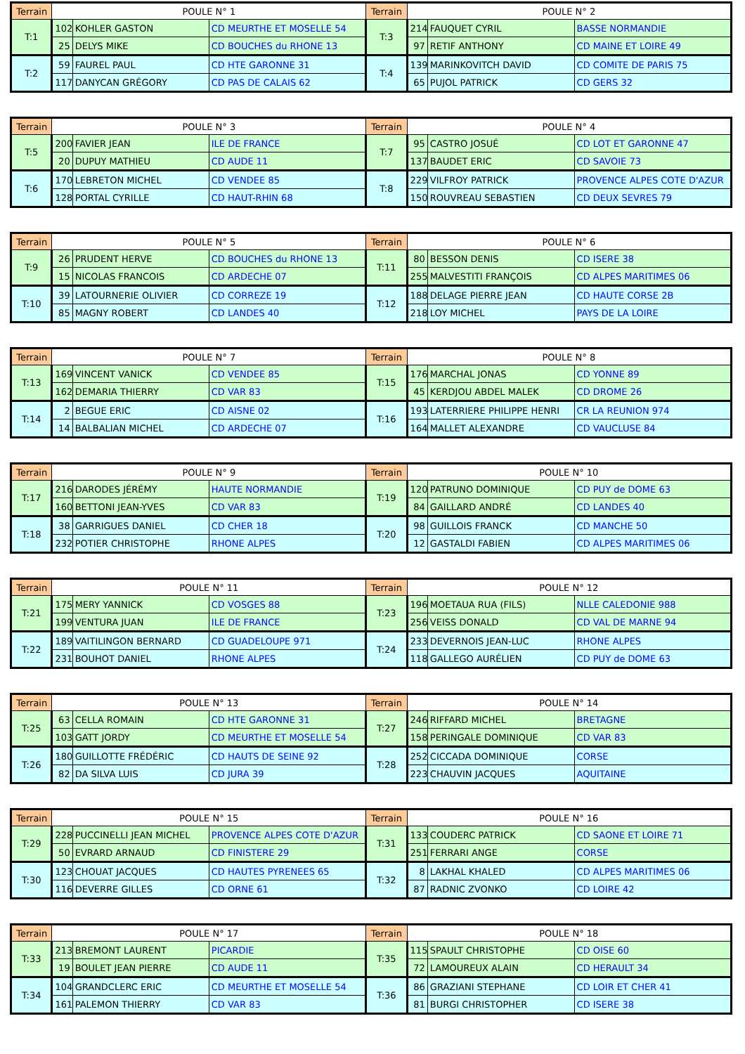| Terrain | POULE N° 1 | | | Terrain | POULE N° 2 | | |
| --- | --- | --- | --- | --- | --- | --- | --- |
| T:1 | 102 | KOHLER GASTON | CD MEURTHE ET MOSELLE 54 | T:3 | 214 | FAUQUET CYRIL | BASSE NORMANDIE |
| | 25 | DELYS MIKE | CD BOUCHES du RHONE 13 | | 97 | RETIF ANTHONY | CD MAINE ET LOIRE 49 |
| T:2 | 59 | FAUREL PAUL | CD HTE GARONNE 31 | T:4 | 139 | MARINKOVITCH DAVID | CD COMITE DE PARIS 75 |
| | 117 | DANYCAN GRÉGORY | CD PAS DE CALAIS 62 | | 65 | PUJOL PATRICK | CD GERS 32 |
| Terrain | POULE N° 3 | | | Terrain | POULE N° 4 | | |
| --- | --- | --- | --- | --- | --- | --- | --- |
| T:5 | 200 | FAVIER JEAN | ILE DE FRANCE | T:7 | 95 | CASTRO JOSUÉ | CD LOT ET GARONNE 47 |
| | 20 | DUPUY MATHIEU | CD AUDE 11 | | 137 | BAUDET ERIC | CD SAVOIE 73 |
| T:6 | 170 | LEBRETON MICHEL | CD VENDEE 85 | T:8 | 229 | VILFROY PATRICK | PROVENCE ALPES COTE D'AZUR |
| | 128 | PORTAL CYRILLE | CD HAUT-RHIN 68 | | 150 | ROUVREAU SEBASTIEN | CD DEUX SEVRES 79 |
| Terrain | POULE N° 5 | | | Terrain | POULE N° 6 | | |
| --- | --- | --- | --- | --- | --- | --- | --- |
| T:9 | 26 | PRUDENT HERVE | CD BOUCHES du RHONE 13 | T:11 | 80 | BESSON DENIS | CD ISERE 38 |
| | 15 | NICOLAS FRANCOIS | CD ARDECHE 07 | | 255 | MALVESTITI FRANÇOIS | CD ALPES MARITIMES 06 |
| T:10 | 39 | LATOURNERIE OLIVIER | CD CORREZE 19 | T:12 | 188 | DELAGE PIERRE JEAN | CD HAUTE CORSE 2B |
| | 85 | MAGNY ROBERT | CD LANDES 40 | | 218 | LOY MICHEL | PAYS DE LA LOIRE |
| Terrain | POULE N° 7 | | | Terrain | POULE N° 8 | | |
| --- | --- | --- | --- | --- | --- | --- | --- |
| T:13 | 169 | VINCENT VANICK | CD VENDEE 85 | T:15 | 176 | MARCHAL JONAS | CD YONNE 89 |
| | 162 | DEMARIA THIERRY | CD VAR 83 | | 45 | KERDJOU ABDEL MALEK | CD DROME 26 |
| T:14 | 2 | BEGUE ERIC | CD AISNE 02 | T:16 | 193 | LATERRIERE PHILIPPE HENRI | CR LA REUNION 974 |
| | 14 | BALBALIAN MICHEL | CD ARDECHE 07 | | 164 | MALLET ALEXANDRE | CD VAUCLUSE 84 |
| Terrain | POULE N° 9 | | | Terrain | POULE N° 10 | | |
| --- | --- | --- | --- | --- | --- | --- | --- |
| T:17 | 216 | DARODES JÉRÉMY | HAUTE NORMANDIE | T:19 | 120 | PATRUNO DOMINIQUE | CD PUY de DOME 63 |
| | 160 | BETTONI JEAN-YVES | CD VAR 83 | | 84 | GAILLARD ANDRÉ | CD LANDES 40 |
| T:18 | 38 | GARRIGUES DANIEL | CD CHER 18 | T:20 | 98 | GUILLOIS FRANCK | CD MANCHE 50 |
| | 232 | POTIER CHRISTOPHE | RHONE ALPES | | 12 | GASTALDI FABIEN | CD ALPES MARITIMES 06 |
| Terrain | POULE N° 11 | | | Terrain | POULE N° 12 | | |
| --- | --- | --- | --- | --- | --- | --- | --- |
| T:21 | 175 | MERY YANNICK | CD VOSGES 88 | T:23 | 196 | MOETAUA RUA (FILS) | NLLE CALEDONIE 988 |
| | 199 | VENTURA JUAN | ILE DE FRANCE | | 256 | VEISS DONALD | CD VAL DE MARNE 94 |
| T:22 | 189 | VAITILINGON BERNARD | CD GUADELOUPE 971 | T:24 | 233 | DEVERNOIS JEAN-LUC | RHONE ALPES |
| | 231 | BOUHOT DANIEL | RHONE ALPES | | 118 | GALLEGO AURÉLIEN | CD PUY de DOME 63 |
| Terrain | POULE N° 13 | | | Terrain | POULE N° 14 | | |
| --- | --- | --- | --- | --- | --- | --- | --- |
| T:25 | 63 | CELLA ROMAIN | CD HTE GARONNE 31 | T:27 | 246 | RIFFARD MICHEL | BRETAGNE |
| | 103 | GATT JORDY | CD MEURTHE ET MOSELLE 54 | | 158 | PERINGALE DOMINIQUE | CD VAR 83 |
| T:26 | 180 | GUILLOTTE FRÉDÉRIC | CD HAUTS DE SEINE 92 | T:28 | 252 | CICCADA DOMINIQUE | CORSE |
| | 82 | DA SILVA LUIS | CD JURA 39 | | 223 | CHAUVIN JACQUES | AQUITAINE |
| Terrain | POULE N° 15 | | | Terrain | POULE N° 16 | | |
| --- | --- | --- | --- | --- | --- | --- | --- |
| T:29 | 228 | PUCCINELLI JEAN MICHEL | PROVENCE ALPES COTE D'AZUR | T:31 | 133 | COUDERC PATRICK | CD SAONE ET LOIRE 71 |
| | 50 | EVRARD ARNAUD | CD FINISTERE 29 | | 251 | FERRARI ANGE | CORSE |
| T:30 | 123 | CHOUAT JACQUES | CD HAUTES PYRENEES 65 | T:32 | 8 | LAKHAL KHALED | CD ALPES MARITIMES 06 |
| | 116 | DEVERRE GILLES | CD ORNE 61 | | 87 | RADNIC ZVONKO | CD LOIRE 42 |
| Terrain | POULE N° 17 | | | Terrain | POULE N° 18 | | |
| --- | --- | --- | --- | --- | --- | --- | --- |
| T:33 | 213 | BREMONT LAURENT | PICARDIE | T:35 | 115 | SPAULT CHRISTOPHE | CD OISE 60 |
| | 19 | BOULET JEAN PIERRE | CD AUDE 11 | | 72 | LAMOUREUX ALAIN | CD HERAULT 34 |
| T:34 | 104 | GRANDCLERC ERIC | CD MEURTHE ET MOSELLE 54 | T:36 | 86 | GRAZIANI STEPHANE | CD LOIR ET CHER 41 |
| | 161 | PALEMON THIERRY | CD VAR 83 | | 81 | BURGI CHRISTOPHER | CD ISERE 38 |